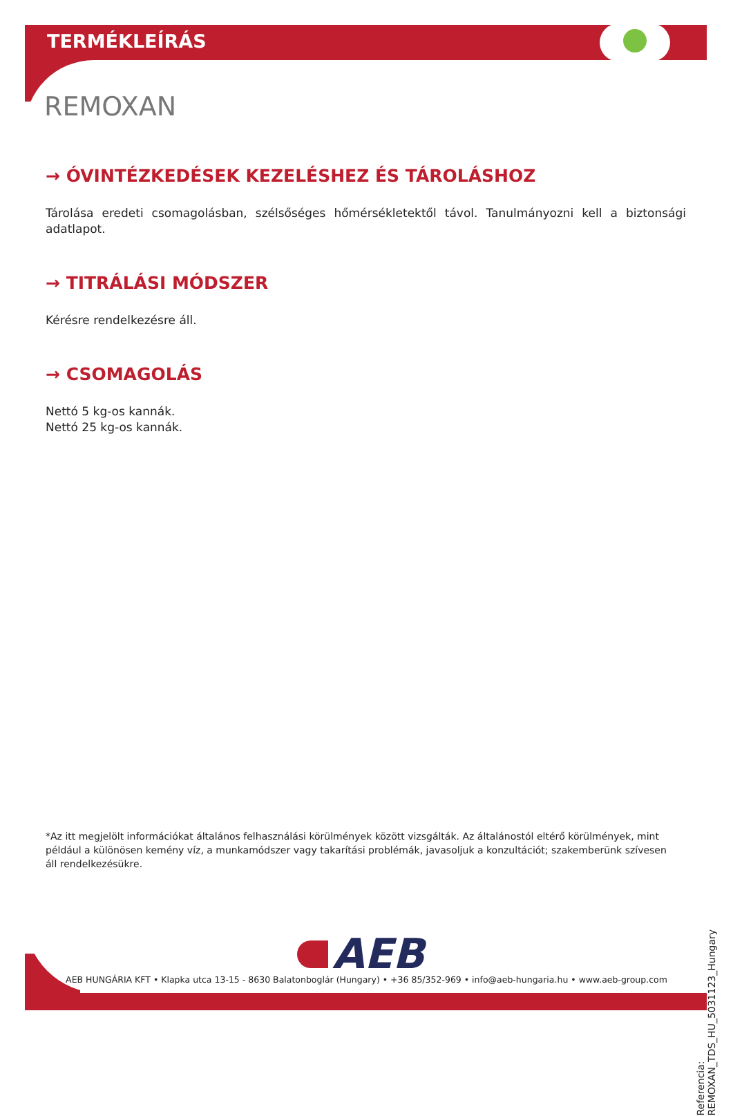TERMÉKLEÍRÁS
REMOXAN
→ ÓVINTÉZKEDÉSEK KEZELÉSHEZ ÉS TÁROLÁSHOZ
Tárolása eredeti csomagolásban, szélsőséges hőmérsékletektől távol. Tanulmányozni kell a biztonsági adatlapot.
→ TITRÁLÁSI MÓDSZER
Kérésre rendelkezésre áll.
→ CSOMAGOLÁS
Nettó 5 kg-os kannák.
Nettó 25 kg-os kannák.
*Az itt megjelölt információkat általános felhasználási körülmények között vizsgálták. Az általánostól eltérő körülmények, mint például a különösen kemény víz, a munkamódszer vagy takarítási problémák, javasoljuk a konzultációt; szakemberünk szívesen áll rendelkezésükre.
Referencia: REMOXAN_TDS_HU_5031123_Hungary
AEB
AEB HUNGÁRIA KFT • Klapka utca 13-15 - 8630 Balatonboglár (Hungary) • +36 85/352-969 • info@aeb-hungaria.hu • www.aeb-group.com